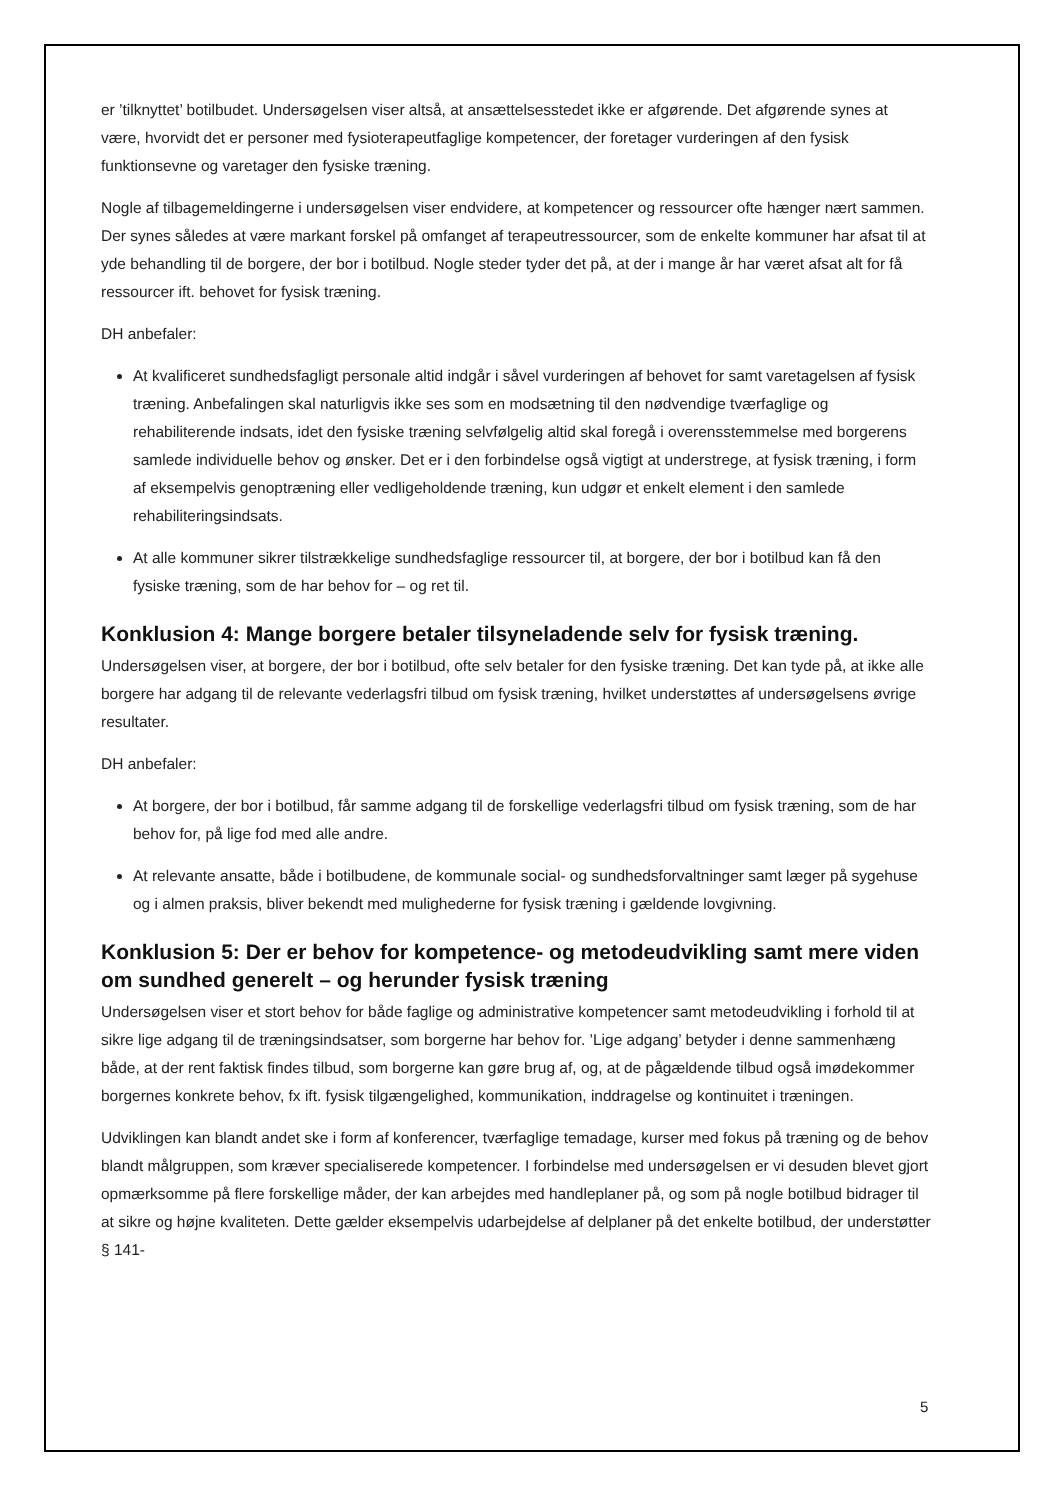er ’tilknyttet’ botilbudet. Undersøgelsen viser altså, at ansættelsesstedet ikke er afgørende. Det afgørende synes at være, hvorvidt det er personer med fysioterapeutfaglige kompetencer, der foretager vurderingen af den fysisk funktionsevne og varetager den fysiske træning.
Nogle af tilbagemeldingerne i undersøgelsen viser endvidere, at kompetencer og ressourcer ofte hænger nært sammen. Der synes således at være markant forskel på omfanget af terapeutressourcer, som de enkelte kommuner har afsat til at yde behandling til de borgere, der bor i botilbud. Nogle steder tyder det på, at der i mange år har været afsat alt for få ressourcer ift. behovet for fysisk træning.
DH anbefaler:
At kvalificeret sundhedsfagligt personale altid indgår i såvel vurderingen af behovet for samt varetagelsen af fysisk træning. Anbefalingen skal naturligvis ikke ses som en modsætning til den nødvendige tværfaglige og rehabiliterende indsats, idet den fysiske træning selvfølgelig altid skal foregå i overensstemmelse med borgerens samlede individuelle behov og ønsker. Det er i den forbindelse også vigtigt at understrege, at fysisk træning, i form af eksempelvis genoptræning eller vedligeholdende træning, kun udgør et enkelt element i den samlede rehabiliteringsindsats.
At alle kommuner sikrer tilstrækkelige sundhedsfaglige ressourcer til, at borgere, der bor i botilbud kan få den fysiske træning, som de har behov for – og ret til.
Konklusion 4: Mange borgere betaler tilsyneladende selv for fysisk træning.
Undersøgelsen viser, at borgere, der bor i botilbud, ofte selv betaler for den fysiske træning. Det kan tyde på, at ikke alle borgere har adgang til de relevante vederlagsfri tilbud om fysisk træning, hvilket understøttes af undersøgelsens øvrige resultater.
DH anbefaler:
At borgere, der bor i botilbud, får samme adgang til de forskellige vederlagsfri tilbud om fysisk træning, som de har behov for, på lige fod med alle andre.
At relevante ansatte, både i botilbudene, de kommunale social- og sundhedsforvaltninger samt læger på sygehuse og i almen praksis, bliver bekendt med mulighederne for fysisk træning i gældende lovgivning.
Konklusion 5: Der er behov for kompetence- og metodeudvikling samt mere viden om sundhed generelt – og herunder fysisk træning
Undersøgelsen viser et stort behov for både faglige og administrative kompetencer samt metodeudvikling i forhold til at sikre lige adgang til de træningsindsatser, som borgerne har behov for. ’Lige adgang’ betyder i denne sammenhæng både, at der rent faktisk findes tilbud, som borgerne kan gøre brug af, og, at de pågældende tilbud også imødekommer borgernes konkrete behov, fx ift. fysisk tilgængelighed, kommunikation, inddragelse og kontinuitet i træningen.
Udviklingen kan blandt andet ske i form af konferencer, tværfaglige temadage, kurser med fokus på træning og de behov blandt målgruppen, som kræver specialiserede kompetencer. I forbindelse med undersøgelsen er vi desuden blevet gjort opmærksomme på flere forskellige måder, der kan arbejdes med handleplaner på, og som på nogle botilbud bidrager til at sikre og højne kvaliteten. Dette gælder eksempelvis udarbejdelse af delplaner på det enkelte botilbud, der understøtter § 141-
5